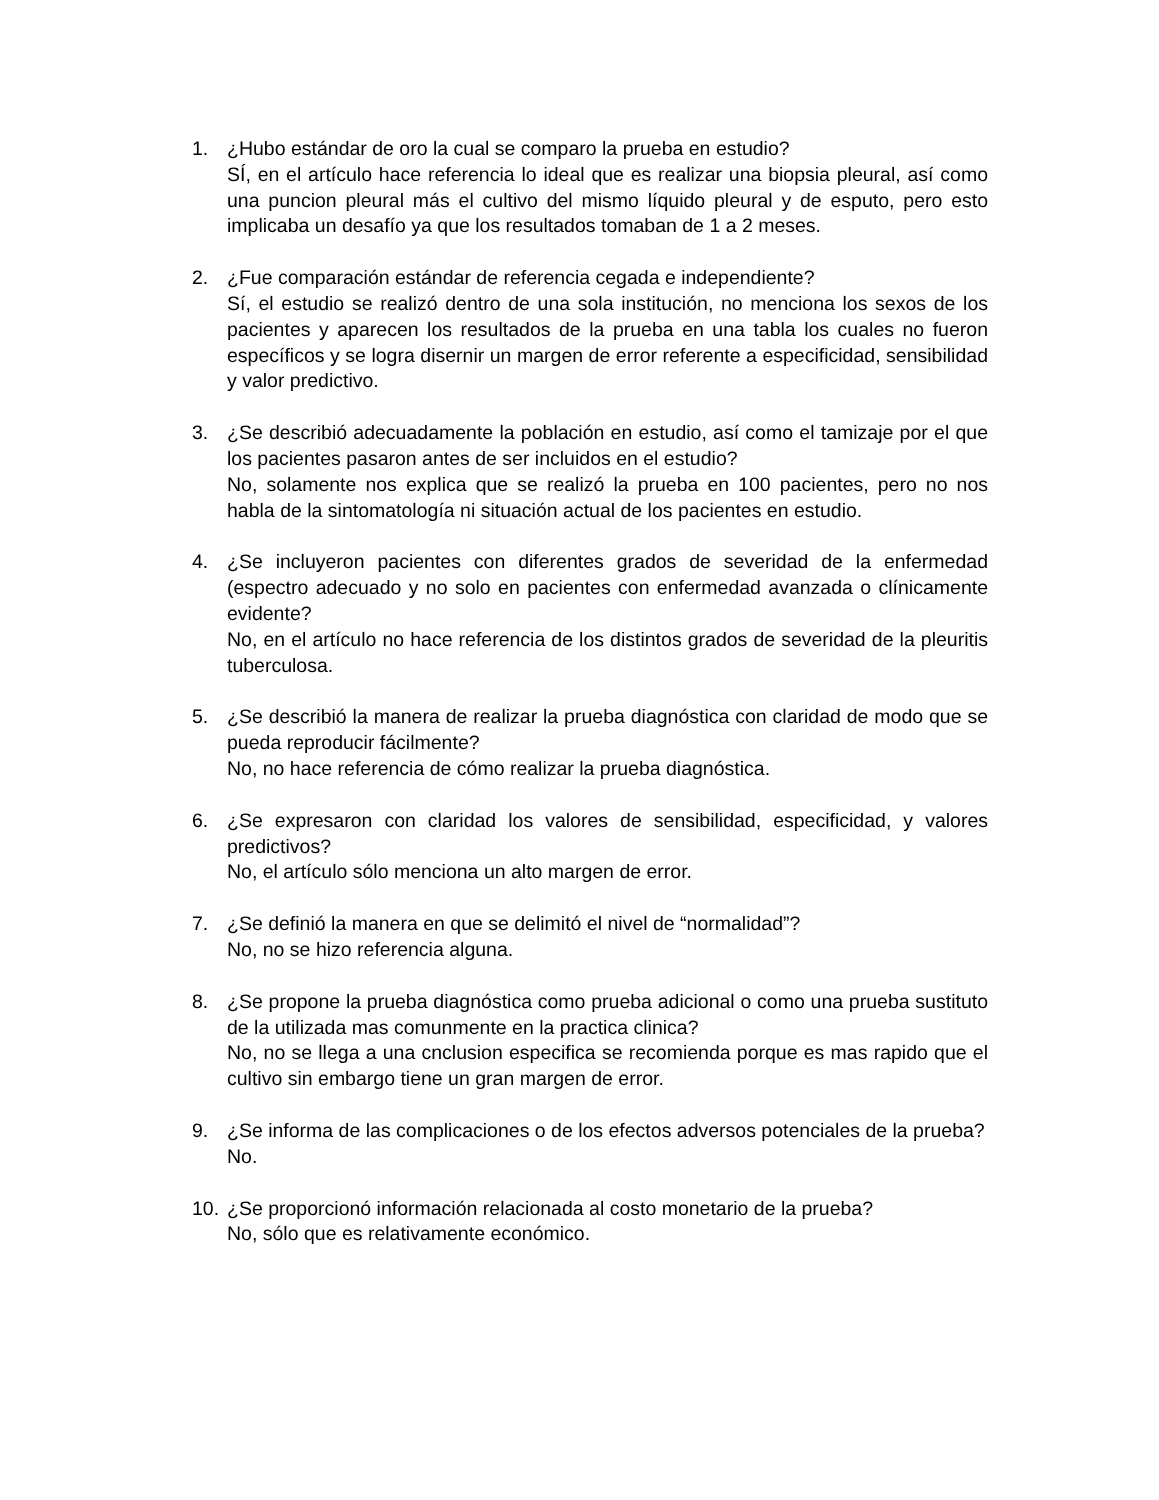1. ¿Hubo estándar de oro la cual se comparo la prueba en estudio?
SÍ, en el artículo hace referencia lo ideal que es realizar una biopsia pleural, así como una puncion pleural más el cultivo del mismo líquido pleural y de esputo, pero esto implicaba un desafío ya que los resultados tomaban de 1 a 2 meses.
2. ¿Fue comparación estándar de referencia cegada e independiente?
Sí, el estudio se realizó dentro de una sola institución, no menciona los sexos de los pacientes y aparecen los resultados de la prueba en una tabla los cuales no fueron específicos y se logra disernir un margen de error referente a especificidad, sensibilidad y valor predictivo.
3. ¿Se describió adecuadamente la población en estudio, así como el tamizaje por el que los pacientes pasaron antes de ser incluidos en el estudio?
No, solamente nos explica que se realizó la prueba en 100 pacientes, pero no nos habla de la sintomatología ni situación actual de los pacientes en estudio.
4. ¿Se incluyeron pacientes con diferentes grados de severidad de la enfermedad (espectro adecuado y no solo en pacientes con enfermedad avanzada o clínicamente evidente?
No, en el artículo no hace referencia de los distintos grados de severidad de la pleuritis tuberculosa.
5. ¿Se describió la manera de realizar la prueba diagnóstica con claridad de modo que se pueda reproducir fácilmente?
No, no hace referencia de cómo realizar la prueba diagnóstica.
6. ¿Se expresaron con claridad los valores de sensibilidad, especificidad, y valores predictivos?
No, el artículo sólo menciona un alto margen de error.
7. ¿Se definió la manera en que se delimitó el nivel de “normalidad”?
No, no se hizo referencia alguna.
8. ¿Se propone la prueba diagnóstica como prueba adicional o como una prueba sustituto de la utilizada mas comunmente en la practica clinica?
No, no se llega a una cnclusion especifica se recomienda porque es mas rapido que el cultivo sin embargo tiene un gran margen de error.
9. ¿Se informa de las complicaciones o de los efectos adversos potenciales de la prueba?
No.
10.
¿Se proporcionó información relacionada al costo monetario de la prueba?
No, sólo que es relativamente económico.